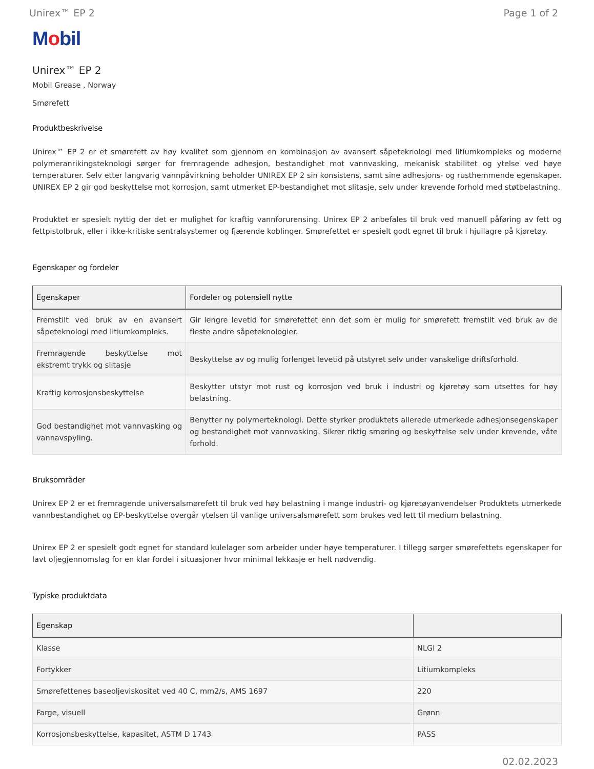Unirex™ EP 2 Page 1 of 2
Mobil
Unirex™ EP 2
Mobil Grease , Norway
Smørefett
Produktbeskrivelse
Unirex™ EP 2 er et smørefett av høy kvalitet som gjennom en kombinasjon av avansert såpeteknologi med litiumkompleks og moderne polymeranrikingsteknologi sørger for fremragende adhesjon, bestandighet mot vannvasking, mekanisk stabilitet og ytelse ved høye temperaturer. Selv etter langvarig vannpåvirkning beholder UNIREX EP 2 sin konsistens, samt sine adhesjons- og rusthemmende egenskaper. UNIREX EP 2 gir god beskyttelse mot korrosjon, samt utmerket EP-bestandighet mot slitasje, selv under krevende forhold med støtbelastning.
Produktet er spesielt nyttig der det er mulighet for kraftig vannforurensing. Unirex EP 2 anbefales til bruk ved manuell påføring av fett og fettpistolbruk, eller i ikke-kritiske sentralsystemer og fjærende koblinger. Smørefettet er spesielt godt egnet til bruk i hjullagre på kjøretøy.
Egenskaper og fordeler
| Egenskaper | Fordeler og potensiell nytte |
| --- | --- |
| Fremstilt ved bruk av en avansert såpeteknologi med litiumkompleks. | Gir lengre levetid for smørefettet enn det som er mulig for smørefett fremstilt ved bruk av de fleste andre såpeteknologier. |
| Fremragende beskyttelse mot ekstremt trykk og slitasje | Beskyttelse av og mulig forlenget levetid på utstyret selv under vanskelige driftsforhold. |
| Kraftig korrosjonsbeskyttelse | Beskytter utstyr mot rust og korrosjon ved bruk i industri og kjøretøy som utsettes for høy belastning. |
| God bestandighet mot vannvasking og vannavspyling. | Benytter ny polymerteknologi. Dette styrker produktets allerede utmerkede adhesjonsegenskaper og bestandighet mot vannvasking. Sikrer riktig smøring og beskyttelse selv under krevende, våte forhold. |
Bruksområder
Unirex EP 2 er et fremragende universalsmørefett til bruk ved høy belastning i mange industri- og kjøretøyanvendelser Produktets utmerkede vannbestandighet og EP-beskyttelse overgår ytelsen til vanlige universalsmørefett som brukes ved lett til medium belastning.
Unirex EP 2 er spesielt godt egnet for standard kulelager som arbeider under høye temperaturer. I tillegg sørger smørefettets egenskaper for lavt oljegjennomslag for en klar fordel i situasjoner hvor minimal lekkasje er helt nødvendig.
Typiske produktdata
| Egenskap | |
| --- | --- |
| Klasse | NLGI 2 |
| Fortykker | Litiumkompleks |
| Smørefettenes baseoljeviskositet ved 40 C, mm2/s, AMS 1697 | 220 |
| Farge, visuell | Grønn |
| Korrosjonsbeskyttelse, kapasitet, ASTM D 1743 | PASS |
02.02.2023